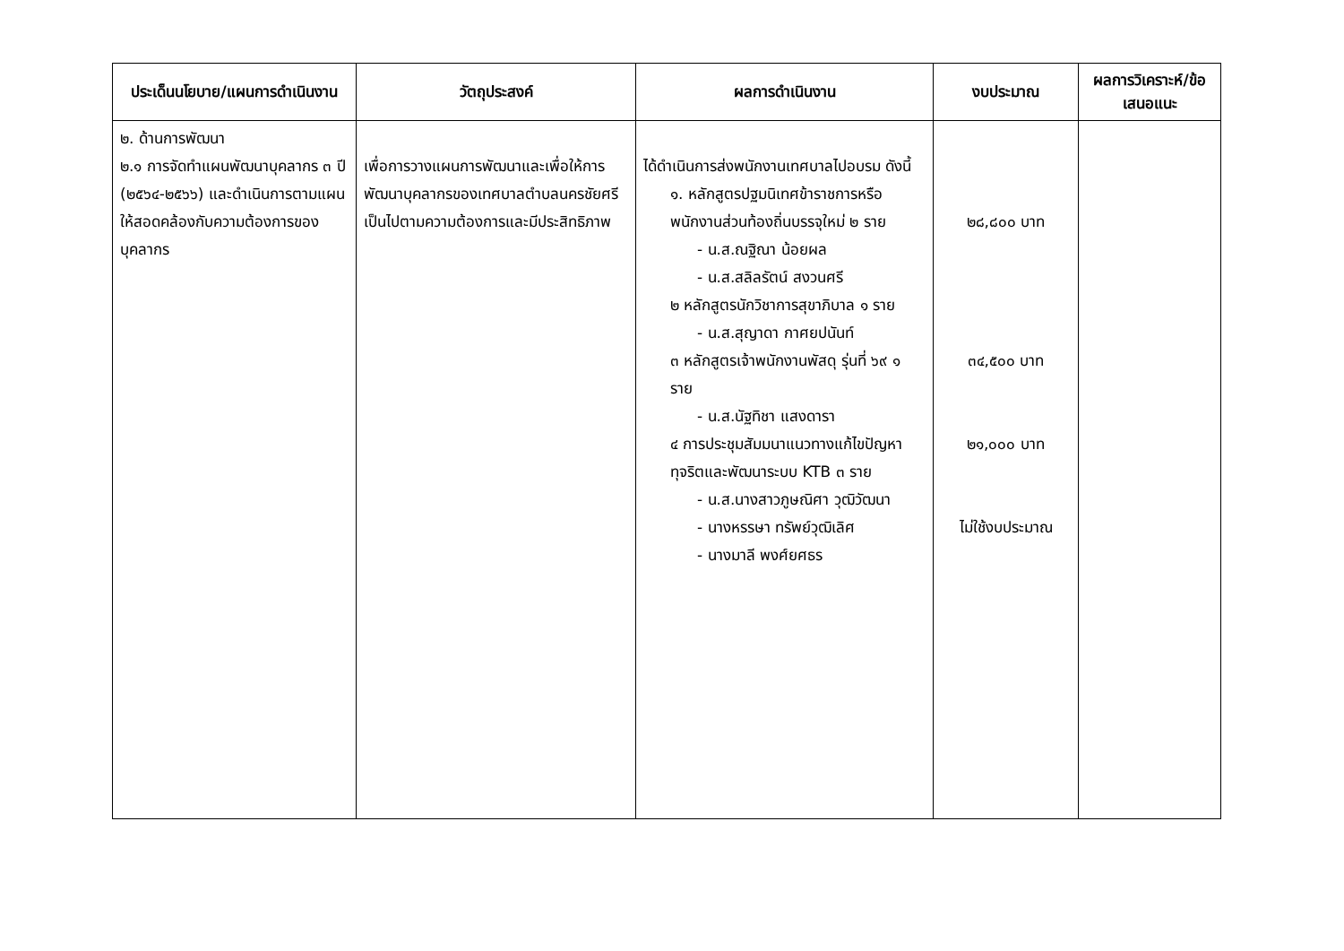| ประเด็นนโยบาย/แผนการดำเนินงาน | วัตถุประสงค์ | ผลการดำเนินงาน | งบประมาณ | ผลการวิเคราะห์/ข้อเสนอแนะ |
| --- | --- | --- | --- | --- |
| ๒. ด้านการพัฒนา ๒.๑ การจัดทำแผนพัฒนาบุคลากร ๓ ปี (๒๕๖๔-๒๕๖๖) และดำเนินการตามแผนให้สอดคล้องกับความต้องการของบุคลากร | เพื่อการวางแผนการพัฒนาและเพื่อให้การพัฒนาบุคลากรของเทศบาลตำบลนครชัยศรีเป็นไปตามความต้องการและมีประสิทธิภาพ | ได้ดำเนินการส่งพนักงานเทศบาลไปอบรม ดังนี้ ๑. หลักสูตรปฐมนิเทศข้าราชการหรือพนักงานส่วนท้องถิ่นบรรจุใหม่ ๒ ราย - น.ส.ณฐิณา น้อยผล - น.ส.สลิลรัตน์ สงวนศรี ๒ หลักสูตรนักวิชาการสุขาภิบาล ๑ ราย - น.ส.สุญาดา กาศยปนันท์ ๓ หลักสูตรเจ้าพนักงานพัสดุ รุ่นที่ ๖๙ ๑ ราย - น.ส.นัฐทิชา แสงดารา ๔ การประชุมสัมมนาแนวทางแก้ไขปัญหาทุจริตและพัฒนาระบบ KTB ๓ ราย - น.ส.นางสาวภูษณิศา วุฒิวัฒนา - นางหรรษา ทรัพย์วุฒิเลิศ - นางมาลี พงศ์ยศธร | ๒๘,๘๐๐ บาท ๓๔,๕๐๐ บาท ๒๑,๐๐๐ บาท ไม่ใช้งบประมาณ | |